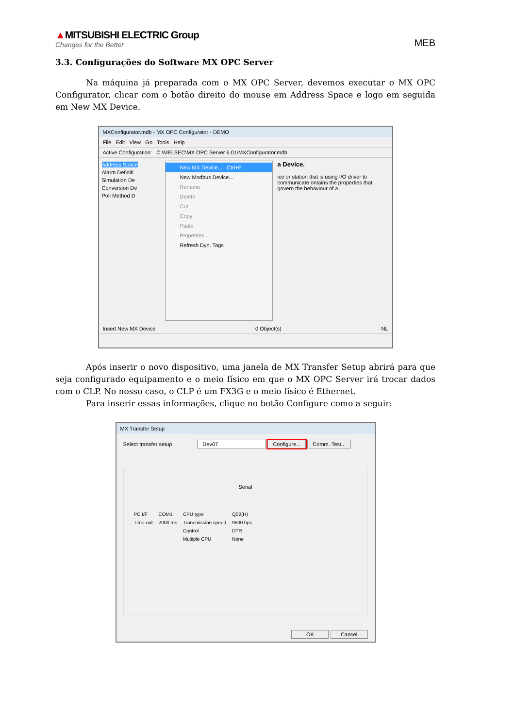▲MITSUBISHI ELECTRIC Group
Changes for the Better
MEB
3.3. Configurações do Software MX OPC Server
Na máquina já preparada com o MX OPC Server, devemos executar o MX OPC Configurator, clicar com o botão direito do mouse em Address Space e logo em seguida em New MX Device.
MXConfigurator.mdb - MX OPC Configurator - DEMO
File Edit View Go Tools Help
Active Configuration: C:\MELSEC\MX OPC Server 6.01\MXConfigurator.mdb
Address Space
Alarm Definiti
Simulation De
Conversion De
Poll Method D
New MX Device... Ctrl+E
New Modbus Device...
Rename
Delete
Cut
Copy
Paste
Properties...
Refresh Dyn. Tags
a Device.
ice or station that is using I/O driver to communicate ontains the properties that govern the behaviour of a
Insert New MX Device 0 Object(s) NL
Após inserir o novo dispositivo, uma janela de MX Transfer Setup abrirá para que seja configurado equipamento e o meio físico em que o MX OPC Server irá trocar dados com o CLP. No nosso caso, o CLP é um FX3G e o meio físico é Ethernet.
Para inserir essas informações, clique no botão Configure como a seguir:
MX Transfer Setup
Select transfer setup Dev07 Configure... Comm. Test...
Serial
| PC I/F | COM1 | CPU type | Q02(H) |
| Time-out | 2000 ms | Transmission speed | 9600 bps |
| | | Control | DTR |
| | | Multiple CPU | None |
OK Cancel